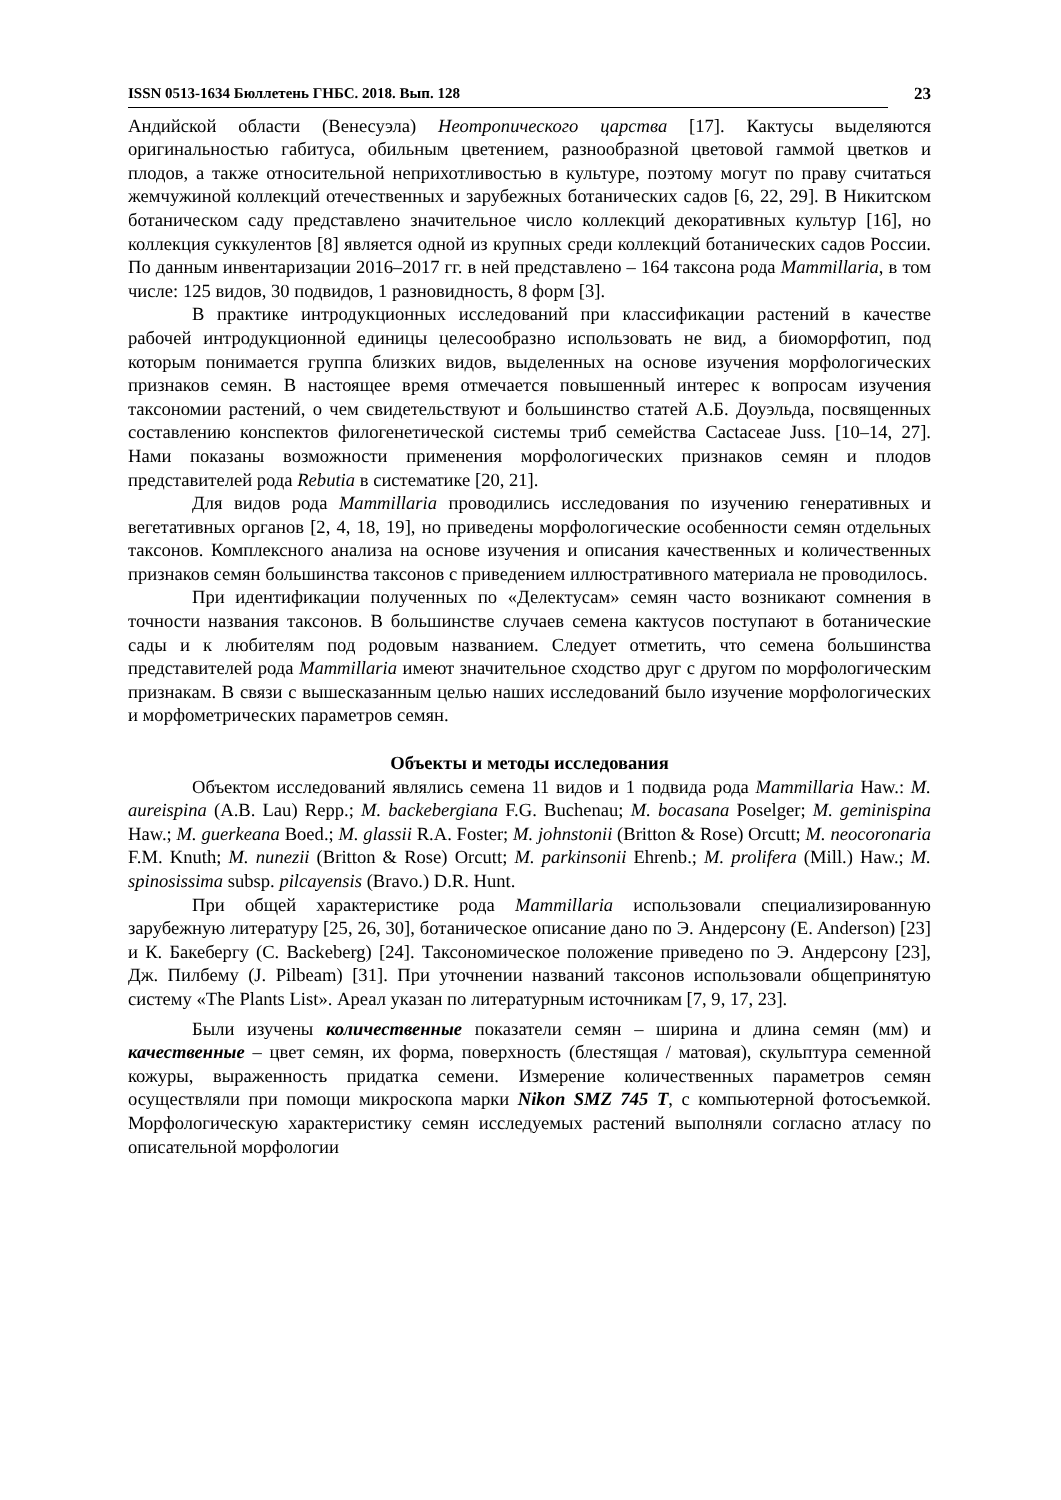ISSN 0513-1634 Бюллетень ГНБС. 2018. Вып. 128
23
Андийской области (Венесуэла) Неотропического царства [17]. Кактусы выделяются оригинальностью габитуса, обильным цветением, разнообразной цветовой гаммой цветков и плодов, а также относительной неприхотливостью в культуре, поэтому могут по праву считаться жемчужиной коллекций отечественных и зарубежных ботанических садов [6, 22, 29]. В Никитском ботаническом саду представлено значительное число коллекций декоративных культур [16], но коллекция суккулентов [8] является одной из крупных среди коллекций ботанических садов России. По данным инвентаризации 2016–2017 гг. в ней представлено – 164 таксона рода Mammillaria, в том числе: 125 видов, 30 подвидов, 1 разновидность, 8 форм [3].
В практике интродукционных исследований при классификации растений в качестве рабочей интродукционной единицы целесообразно использовать не вид, а биоморфотип, под которым понимается группа близких видов, выделенных на основе изучения морфологических признаков семян. В настоящее время отмечается повышенный интерес к вопросам изучения таксономии растений, о чем свидетельствуют и большинство статей А.Б. Доуэльда, посвященных составлению конспектов филогенетической системы триб семейства Cactaceae Juss. [10–14, 27]. Нами показаны возможности применения морфологических признаков семян и плодов представителей рода Rebutia в систематике [20, 21].
Для видов рода Mammillaria проводились исследования по изучению генеративных и вегетативных органов [2, 4, 18, 19], но приведены морфологические особенности семян отдельных таксонов. Комплексного анализа на основе изучения и описания качественных и количественных признаков семян большинства таксонов с приведением иллюстративного материала не проводилось.
При идентификации полученных по «Делектусам» семян часто возникают сомнения в точности названия таксонов. В большинстве случаев семена кактусов поступают в ботанические сады и к любителям под родовым названием. Следует отметить, что семена большинства представителей рода Mammillaria имеют значительное сходство друг с другом по морфологическим признакам. В связи с вышесказанным целью наших исследований было изучение морфологических и морфометрических параметров семян.
Объекты и методы исследования
Объектом исследований являлись семена 11 видов и 1 подвида рода Mammillaria Haw.: M. aureispina (A.B. Lau) Repp.; M. backebergiana F.G. Buchenau; M. bocasana Poselger; M. geminispina Haw.; M. guerkeana Boed.; M. glassii R.A. Foster; M. johnstonii (Britton & Rose) Orcutt; M. neocoronaria F.M. Knuth; M. nunezii (Britton & Rose) Orcutt; M. parkinsonii Ehrenb.; M. prolifera (Mill.) Haw.; M. spinosissima subsp. pilcayensis (Bravo.) D.R. Hunt.
При общей характеристике рода Mammillaria использовали специализированную зарубежную литературу [25, 26, 30], ботаническое описание дано по Э. Андерсону (E. Anderson) [23] и К. Бакебергу (C. Backeberg) [24]. Таксономическое положение приведено по Э. Андерсону [23], Дж. Пилбему (J. Pilbeam) [31]. При уточнении названий таксонов использовали общепринятую систему «The Plants List». Ареал указан по литературным источникам [7, 9, 17, 23].
Были изучены количественные показатели семян – ширина и длина семян (мм) и качественные – цвет семян, их форма, поверхность (блестящая / матовая), скульптура семенной кожуры, выраженность придатка семени. Измерение количественных параметров семян осуществляли при помощи микроскопа марки Nikon SMZ 745 T, с компьютерной фотосъемкой. Морфологическую характеристику семян исследуемых растений выполняли согласно атласу по описательной морфологии